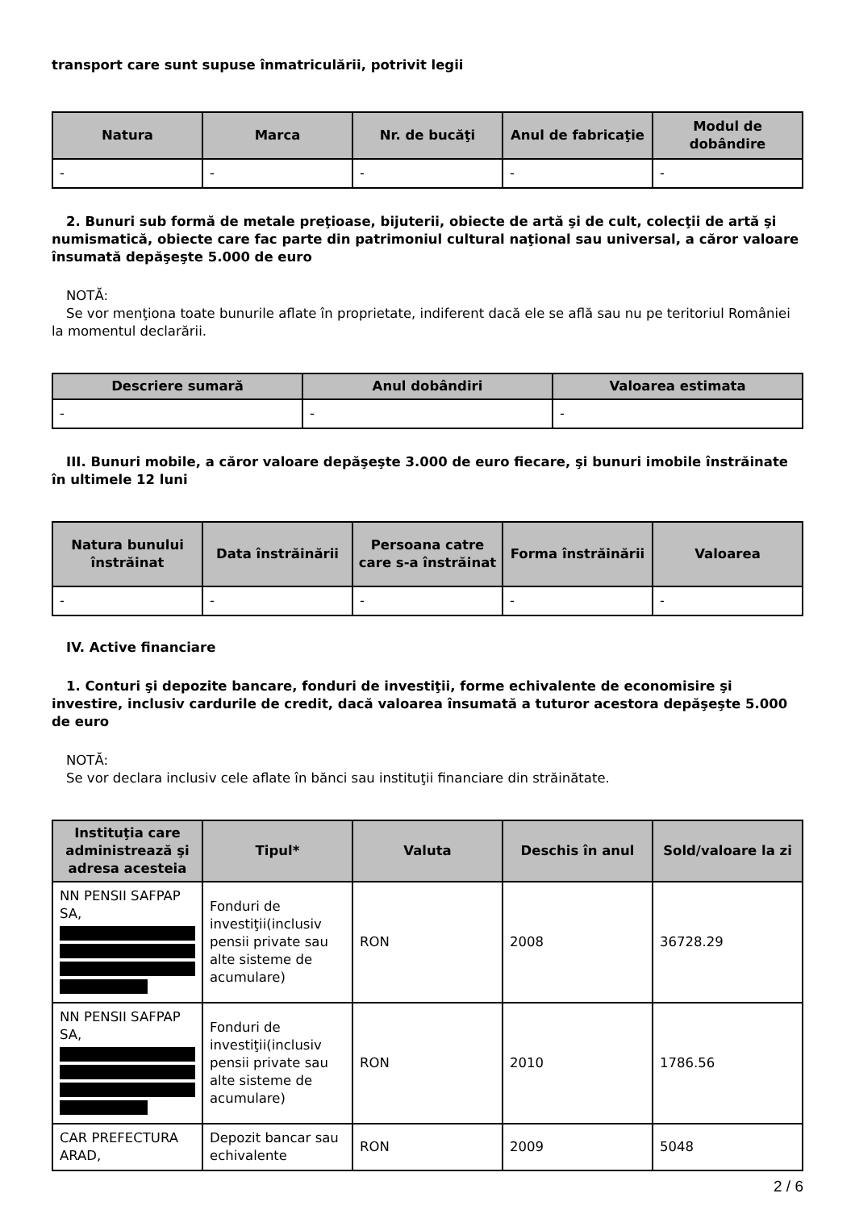transport care sunt supuse înmatriculării, potrivit legii
| Natura | Marca | Nr. de bucăţi | Anul de fabricaţie | Modul de dobândire |
| --- | --- | --- | --- | --- |
| - | - | - | - | - |
2. Bunuri sub formă de metale preţioase, bijuterii, obiecte de artă şi de cult, colecţii de artă şi numismatică, obiecte care fac parte din patrimoniul cultural naţional sau universal, a căror valoare însumată depăşeşte 5.000 de euro
NOTĂ:
Se vor menţiona toate bunurile aflate în proprietate, indiferent dacă ele se află sau nu pe teritoriul României la momentul declarării.
| Descriere sumară | Anul dobândiri | Valoarea estimata |
| --- | --- | --- |
| - | - | - |
III. Bunuri mobile, a căror valoare depăşeşte 3.000 de euro fiecare, şi bunuri imobile înstrăinate în ultimele 12 luni
| Natura bunului înstrăinat | Data înstrăinării | Persoana catre care s-a înstrăinat | Forma înstrăinării | Valoarea |
| --- | --- | --- | --- | --- |
| - | - | - | - | - |
IV. Active financiare
1. Conturi şi depozite bancare, fonduri de investiţii, forme echivalente de economisire şi investire, inclusiv cardurile de credit, dacă valoarea însumată a tuturor acestora depăşeşte 5.000 de euro
NOTĂ:
Se vor declara inclusiv cele aflate în bănci sau instituţii financiare din străinătate.
| Instituţia care administrează şi adresa acesteia | Tipul* | Valuta | Deschis în anul | Sold/valoare la zi |
| --- | --- | --- | --- | --- |
| NN PENSII SAFPAP SA, | Fonduri de investiţii(inclusiv pensii private sau alte sisteme de acumulare) | RON | 2008 | 36728.29 |
| NN PENSII SAFPAP SA, | Fonduri de investiţii(inclusiv pensii private sau alte sisteme de acumulare) | RON | 2010 | 1786.56 |
| CAR PREFECTURA ARAD, | Depozit bancar sau echivalente | RON | 2009 | 5048 |
2 / 6